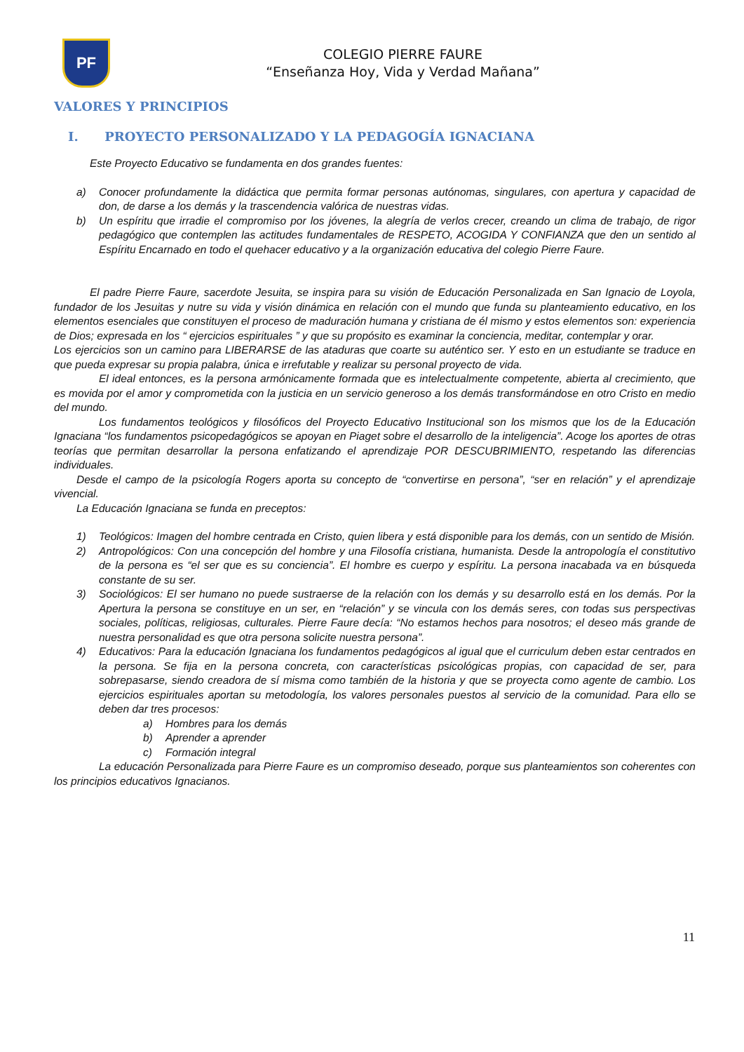PF
COLEGIO PIERRE FAURE
“Enseñanza Hoy, Vida y Verdad Mañana”
VALORES Y PRINCIPIOS
I. PROYECTO PERSONALIZADO Y LA PEDAGOGÍA IGNACIANA
Este Proyecto Educativo se fundamenta en dos grandes fuentes:
a) Conocer profundamente la didáctica que permita formar personas autónomas, singulares, con apertura y capacidad de don, de darse a los demás y la trascendencia valórica de nuestras vidas.
b) Un espíritu que irradie el compromiso por los jóvenes, la alegría de verlos crecer, creando un clima de trabajo, de rigor pedagógico que contemplen las actitudes fundamentales de RESPETO, ACOGIDA Y CONFIANZA que den un sentido al Espíritu Encarnado en todo el quehacer educativo y a la organización educativa del colegio Pierre Faure.
El padre Pierre Faure, sacerdote Jesuita, se inspira para su visión de Educación Personalizada en San Ignacio de Loyola, fundador de los Jesuitas y nutre su vida y visión dinámica en relación con el mundo que funda su planteamiento educativo, en los elementos esenciales que constituyen el proceso de maduración humana y cristiana de él mismo y estos elementos son: experiencia de Dios; expresada en los “ ejercicios espirituales ” y que su propósito es examinar la conciencia, meditar, contemplar y orar.
Los ejercicios son un camino para LIBERARSE de las ataduras que coarte su auténtico ser. Y esto en un estudiante se traduce en que pueda expresar su propia palabra, única e irrefutable y realizar su personal proyecto de vida.
El ideal entonces, es la persona armónicamente formada que es intelectualmente competente, abierta al crecimiento, que es movida por el amor y comprometida con la justicia en un servicio generoso a los demás transformándose en otro Cristo en medio del mundo.
Los fundamentos teológicos y filosóficos del Proyecto Educativo Institucional son los mismos que los de la Educación Ignaciana “los fundamentos psicopedagógicos se apoyan en Piaget sobre el desarrollo de la inteligencia”. Acoge los aportes de otras teorías que permitan desarrollar la persona enfatizando el aprendizaje POR DESCUBRIMIENTO, respetando las diferencias individuales.
Desde el campo de la psicología Rogers aporta su concepto de “convertirse en persona”, “ser en relación” y el aprendizaje vivencial.
La Educación Ignaciana se funda en preceptos:
1) Teológicos: Imagen del hombre centrada en Cristo, quien libera y está disponible para los demás, con un sentido de Misión.
2) Antropológicos: Con una concepción del hombre y una Filosofía cristiana, humanista. Desde la antropología el constitutivo de la persona es “el ser que es su conciencia”. El hombre es cuerpo y espíritu. La persona inacabada va en búsqueda constante de su ser.
3) Sociológicos: El ser humano no puede sustraerse de la relación con los demás y su desarrollo está en los demás. Por la Apertura la persona se constituye en un ser, en “relación” y se vincula con los demás seres, con todas sus perspectivas sociales, políticas, religiosas, culturales. Pierre Faure decía: “No estamos hechos para nosotros; el deseo más grande de nuestra personalidad es que otra persona solicite nuestra persona”.
4) Educativos: Para la educación Ignaciana los fundamentos pedagógicos al igual que el curriculum deben estar centrados en la persona. Se fija en la persona concreta, con características psicológicas propias, con capacidad de ser, para sobrepasarse, siendo creadora de sí misma como también de la historia y que se proyecta como agente de cambio. Los ejercicios espirituales aportan su metodología, los valores personales puestos al servicio de la comunidad. Para ello se deben dar tres procesos:
a) Hombres para los demás
b) Aprender a aprender
c) Formación integral
La educación Personalizada para Pierre Faure es un compromiso deseado, porque sus planteamientos son coherentes con los principios educativos Ignacianos.
11